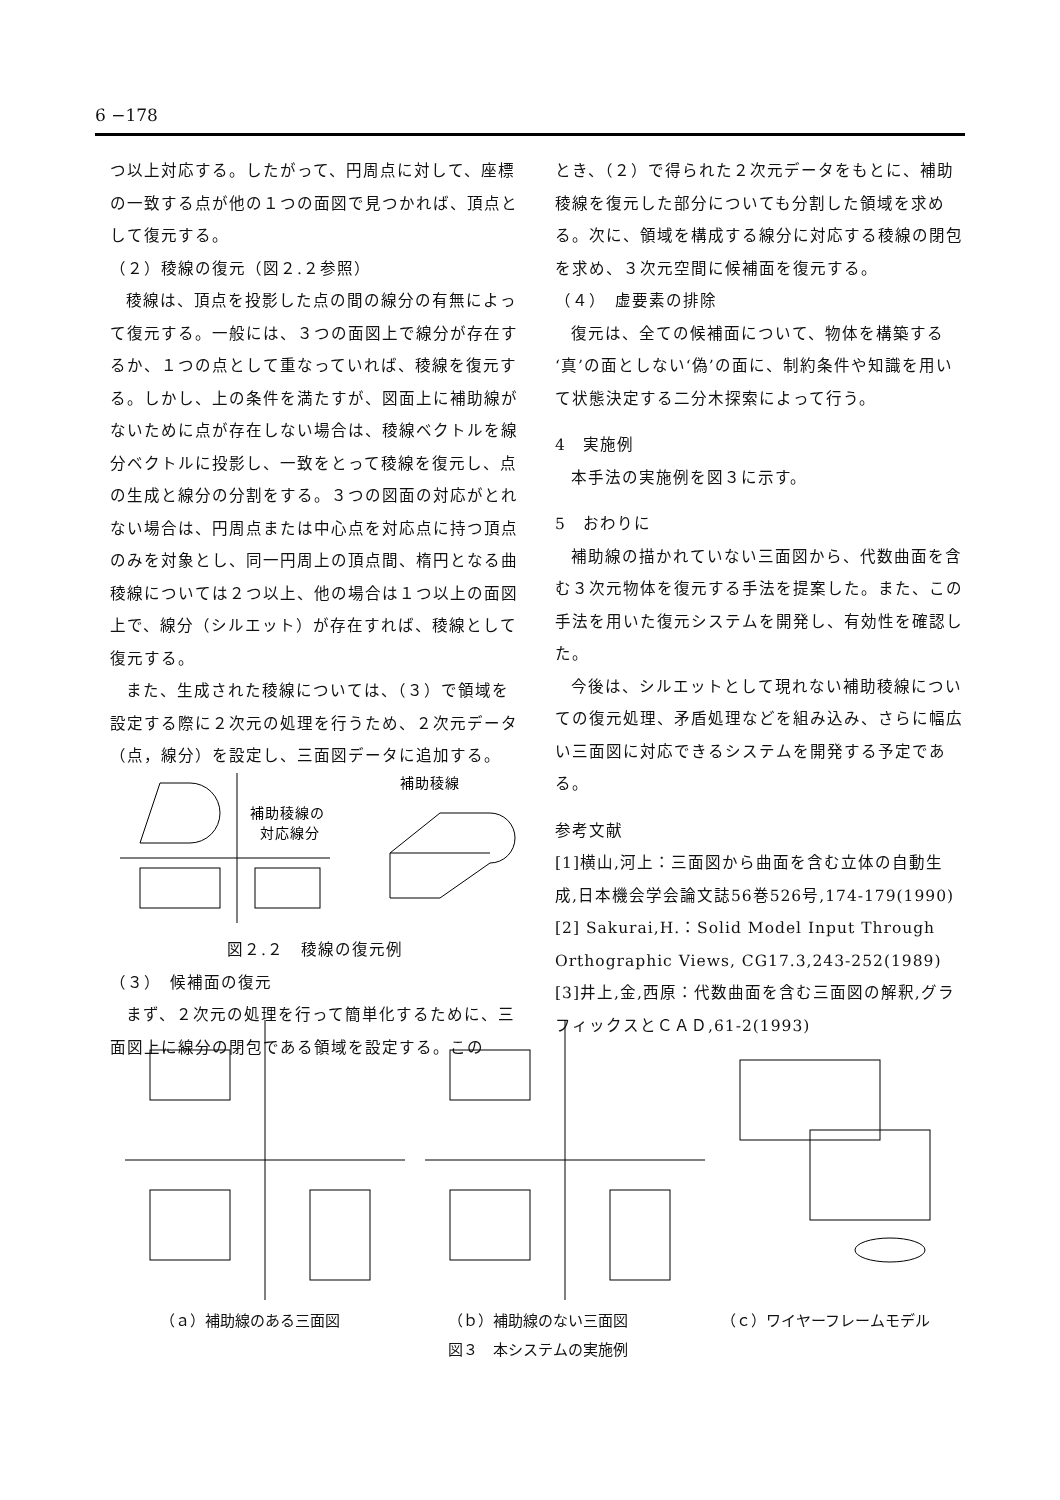6 −178
つ以上対応する。したがって、円周点に対して、座標の一致する点が他の１つの面図で見つかれば、頂点として復元する。
（２）稜線の復元（図２.２参照）
稜線は、頂点を投影した点の間の線分の有無によって復元する。一般には、３つの面図上で線分が存在するか、１つの点として重なっていれば、稜線を復元する。しかし、上の条件を満たすが、図面上に補助線がないために点が存在しない場合は、稜線ベクトルを線分ベクトルに投影し、一致をとって稜線を復元し、点の生成と線分の分割をする。３つの図面の対応がとれない場合は、円周点または中心点を対応点に持つ頂点のみを対象とし、同一円周上の頂点間、楕円となる曲稜線については２つ以上、他の場合は１つ以上の面図上で、線分（シルエット）が存在すれば、稜線として復元する。
また、生成された稜線については、（３）で領域を設定する際に２次元の処理を行うため、２次元データ（点，線分）を設定し、三面図データに追加する。
補助稜線の
対応線分
補助稜線
図２.２　稜線の復元例
（３）　候補面の復元
まず、２次元の処理を行って簡単化するために、三面図上に線分の閉包である領域を設定する。この
とき、（２）で得られた２次元データをもとに、補助稜線を復元した部分についても分割した領域を求める。次に、領域を構成する線分に対応する稜線の閉包を求め、３次元空間に候補面を復元する。
（４）　虚要素の排除
復元は、全ての候補面について、物体を構築する‘真’の面としない‘偽’の面に、制約条件や知識を用いて状態決定する二分木探索によって行う。
4　実施例
本手法の実施例を図３に示す。
5　おわりに
補助線の描かれていない三面図から、代数曲面を含む３次元物体を復元する手法を提案した。また、この手法を用いた復元システムを開発し、有効性を確認した。
今後は、シルエットとして現れない補助稜線についての復元処理、矛盾処理などを組み込み、さらに幅広い三面図に対応できるシステムを開発する予定である。
参考文献
[1]横山,河上：三面図から曲面を含む立体の自動生成,日本機会学会論文誌56巻526号,174-179(1990)
[2] Sakurai,H.：Solid Model Input Through Orthographic Views, CG17.3,243-252(1989)
[3]井上,金,西原：代数曲面を含む三面図の解釈,グラフィックスとＣＡＤ,61-2(1993)
（ａ）補助線のある三面図 （ｂ）補助線のない三面図 （ｃ）ワイヤーフレームモデル
図３　本システムの実施例